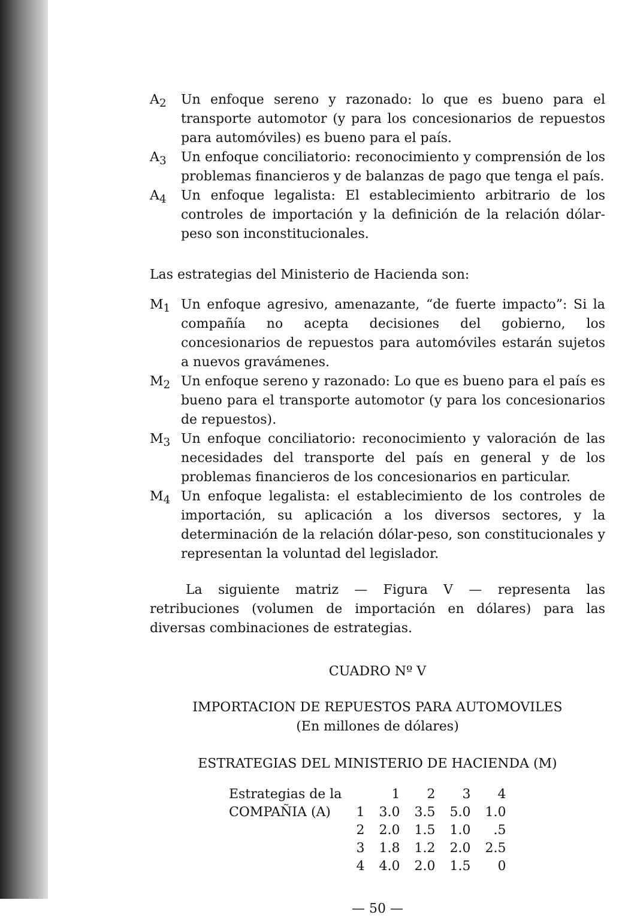A<sub>2</sub> Un enfoque sereno y razonado: lo que es bueno para el transporte automotor (y para los concesionarios de repuestos para automóviles) es bueno para el país.
A<sub>3</sub> Un enfoque conciliatorio: reconocimiento y comprensión de los problemas financieros y de balanzas de pago que tenga el país.
A<sub>4</sub> Un enfoque legalista: El establecimiento arbitrario de los controles de importación y la definición de la relación dólar-peso son inconstitucionales.
Las estrategias del Ministerio de Hacienda son:
M<sub>1</sub> Un enfoque agresivo, amenazante, “de fuerte impacto”: Si la compañía no acepta decisiones del gobierno, los concesionarios de repuestos para automóviles estarán sujetos a nuevos gravámenes.
M<sub>2</sub> Un enfoque sereno y razonado: Lo que es bueno para el país es bueno para el transporte automotor (y para los concesionarios de repuestos).
M<sub>3</sub> Un enfoque conciliatorio: reconocimiento y valoración de las necesidades del transporte del país en general y de los problemas financieros de los concesionarios en particular.
M<sub>4</sub> Un enfoque legalista: el establecimiento de los controles de importación, su aplicación a los diversos sectores, y la determinación de la relación dólar-peso, son constitucionales y representan la voluntad del legislador.
La siguiente matriz — Figura V — representa las retribuciones (volumen de importación en dólares) para las diversas combinaciones de estrategias.
CUADRO Nº V
IMPORTACION DE REPUESTOS PARA AUTOMOVILES
(En millones de dólares)
ESTRATEGIAS DEL MINISTERIO DE HACIENDA (M)
| Estrategias de la | | 1 | 2 | 3 | 4 |
| COMPAÑIA (A) | 1 | 3.0 | 3.5 | 5.0 | 1.0 |
| | 2 | 2.0 | 1.5 | 1.0 | .5 |
| | 3 | 1.8 | 1.2 | 2.0 | 2.5 |
| | 4 | 4.0 | 2.0 | 1.5 | 0 |
— 50 —